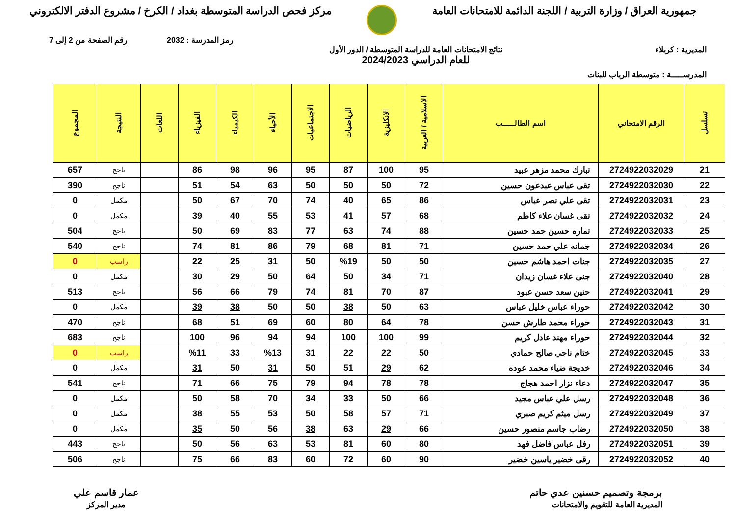جمهورية العراق / وزارة التربية / اللجنة الدائمة للامتحانات العامة
مركز فحص الدراسة المتوسطة بغداد / الكرخ / مشروع الدفتر الالكتروني
رمز المدرسة : 2032 رقم الصفحة من 2 إلى 7
المديرية : كربلاء نتائج الامتحانات العامة للدراسة المتوسطة / الدور الأول
للعام الدراسي 2024/2023
المدرســـــة : متوسطة الرباب للبنات
| تسلسل | الرقم الامتحاني | اسم الطالــــــب | الاسلامية / العربية | الانكليزية | الرياضيات | الاجتماعيات | الأحياء | الكيمياء | الفيزياء | اللغات | النتيجة | المجموع |
| --- | --- | --- | --- | --- | --- | --- | --- | --- | --- | --- | --- | --- |
| 21 | 2724922032029 | تبارك محمد مزهر عبيد | 95 | 100 | 87 | 95 | 96 | 98 | 86 | | ناجح | 657 |
| 22 | 2724922032030 | تقى عباس عبدعون حسين | 72 | 50 | 50 | 50 | 63 | 54 | 51 | | ناجح | 390 |
| 23 | 2724922032031 | تقى علي نصر عباس | 86 | 65 | 40 | 74 | 70 | 67 | 50 | | مكمل | 0 |
| 24 | 2724922032032 | تقى غسان علاء كاظم | 68 | 57 | 41 | 53 | 55 | 40 | 39 | | مكمل | 0 |
| 25 | 2724922032033 | تماره حسين حمد حسين | 88 | 74 | 63 | 77 | 83 | 69 | 50 | | ناجح | 504 |
| 26 | 2724922032034 | جمانه علي حمد حسين | 71 | 81 | 68 | 79 | 86 | 81 | 74 | | ناجح | 540 |
| 27 | 2724922032035 | جنات احمد هاشم حسين | 50 | 50 | %19 | 50 | 31 | 25 | 22 | | راسب | 0 |
| 28 | 2724922032040 | جنى علاء غسان زيدان | 71 | 34 | 50 | 64 | 50 | 29 | 30 | | مكمل | 0 |
| 29 | 2724922032041 | حنين سعد حسن عبود | 87 | 70 | 81 | 74 | 79 | 66 | 56 | | ناجح | 513 |
| 30 | 2724922032042 | حوراء عباس خليل عباس | 63 | 50 | 38 | 50 | 50 | 38 | 39 | | مكمل | 0 |
| 31 | 2724922032043 | حوراء محمد طارش حسن | 78 | 64 | 80 | 60 | 69 | 51 | 68 | | ناجح | 470 |
| 32 | 2724922032044 | حوراء مهند عادل كريم | 99 | 100 | 100 | 94 | 94 | 96 | 100 | | ناجح | 683 |
| 33 | 2724922032045 | ختام ناجي صالح حمادي | 50 | 22 | 22 | 31 | %13 | 33 | %11 | | راسب | 0 |
| 34 | 2724922032046 | خديجة ضياء محمد عوده | 62 | 29 | 51 | 50 | 31 | 50 | 31 | | مكمل | 0 |
| 35 | 2724922032047 | دعاء نزار احمد هجاج | 78 | 78 | 94 | 79 | 75 | 66 | 71 | | ناجح | 541 |
| 36 | 2724922032048 | رسل علي عباس مجيد | 66 | 50 | 33 | 34 | 70 | 58 | 50 | | مكمل | 0 |
| 37 | 2724922032049 | رسل ميثم كريم صبري | 71 | 57 | 58 | 50 | 53 | 55 | 38 | | مكمل | 0 |
| 38 | 2724922032050 | رضاب جاسم منصور حسين | 66 | 29 | 63 | 38 | 56 | 50 | 35 | | مكمل | 0 |
| 39 | 2724922032051 | رفل عباس فاضل فهد | 80 | 60 | 81 | 53 | 63 | 56 | 50 | | ناجح | 443 |
| 40 | 2724922032052 | رقى خضير ياسين خضير | 90 | 60 | 72 | 60 | 83 | 66 | 75 | | ناجح | 506 |
برمجة وتصميم حسنين عدي حاتم
المديرية العامة للتقويم والامتحانات
عمار قاسم علي
مدير المركز